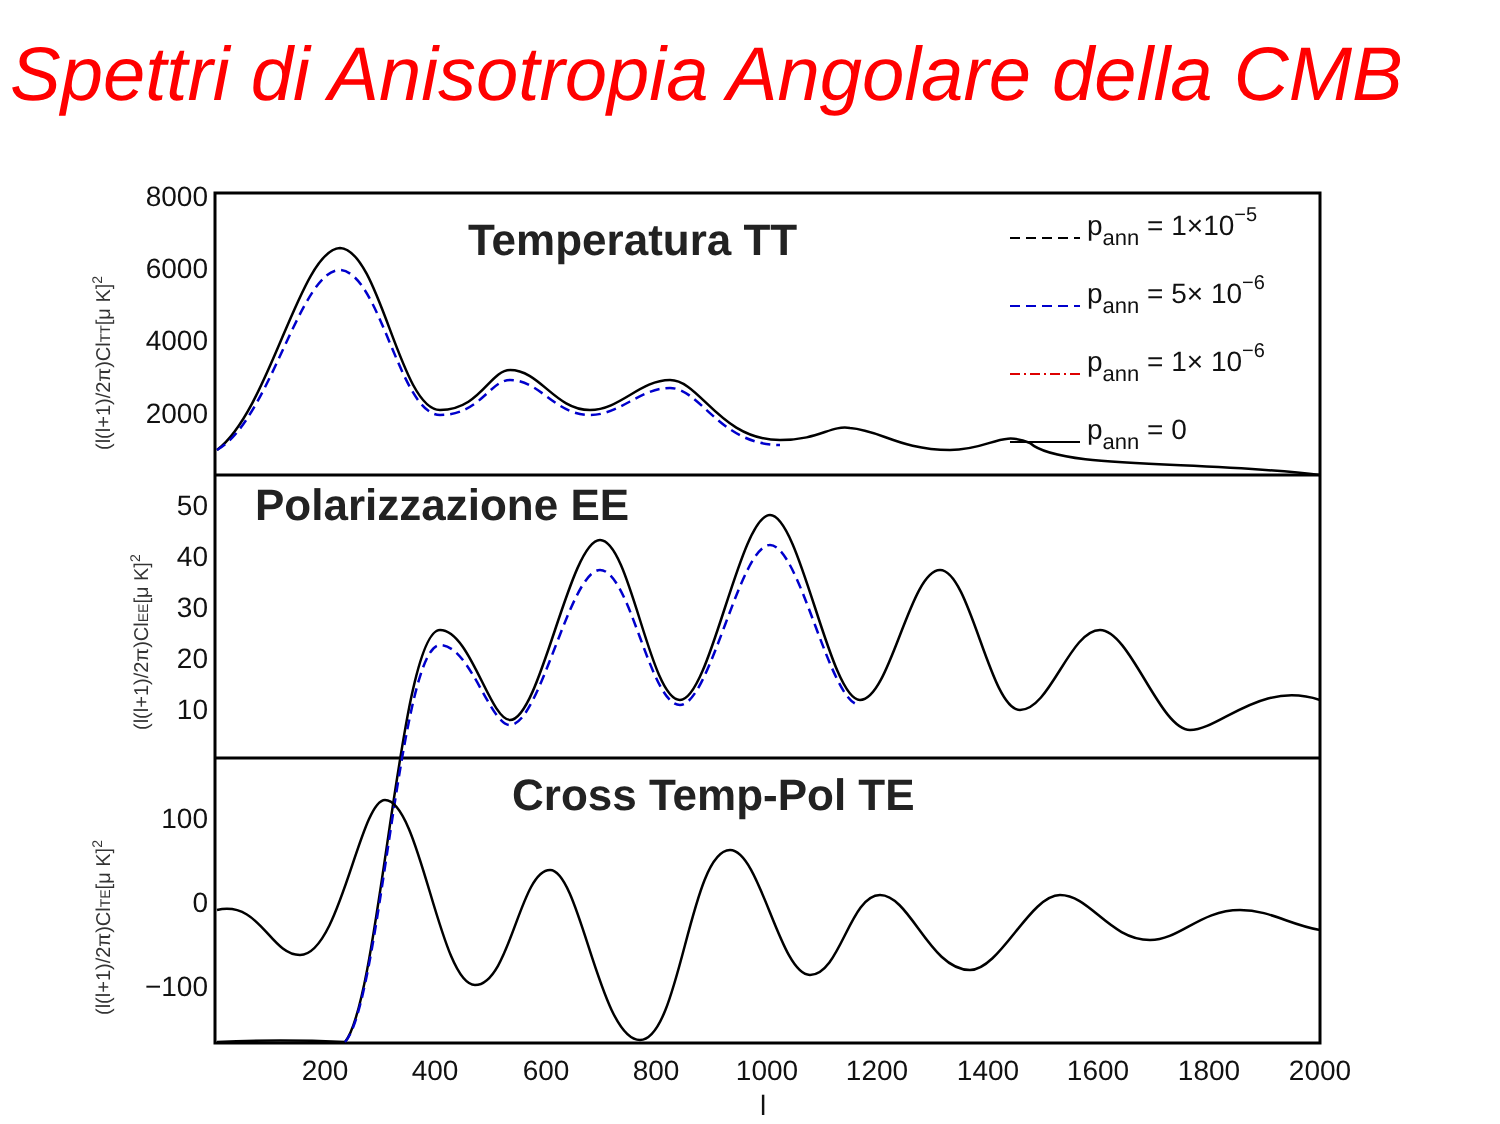Spettri di Anisotropia Angolare della CMB
8000
6000
4000
2000
50
40
30
20
10
100
0
−100
200
400
600
800
1000
1200
1400
1600
1800
2000
l
(l(l+1)/2π)ClTT[μ K]2
(l(l+1)/2π)ClEE[μ K]2
(l(l+1)/2π)ClTE[μ K]2
Temperatura TT
Polarizzazione EE
Cross Temp-Pol TE
pann = 1×10−5
pann = 5× 10−6
pann = 1× 10−6
pann = 0